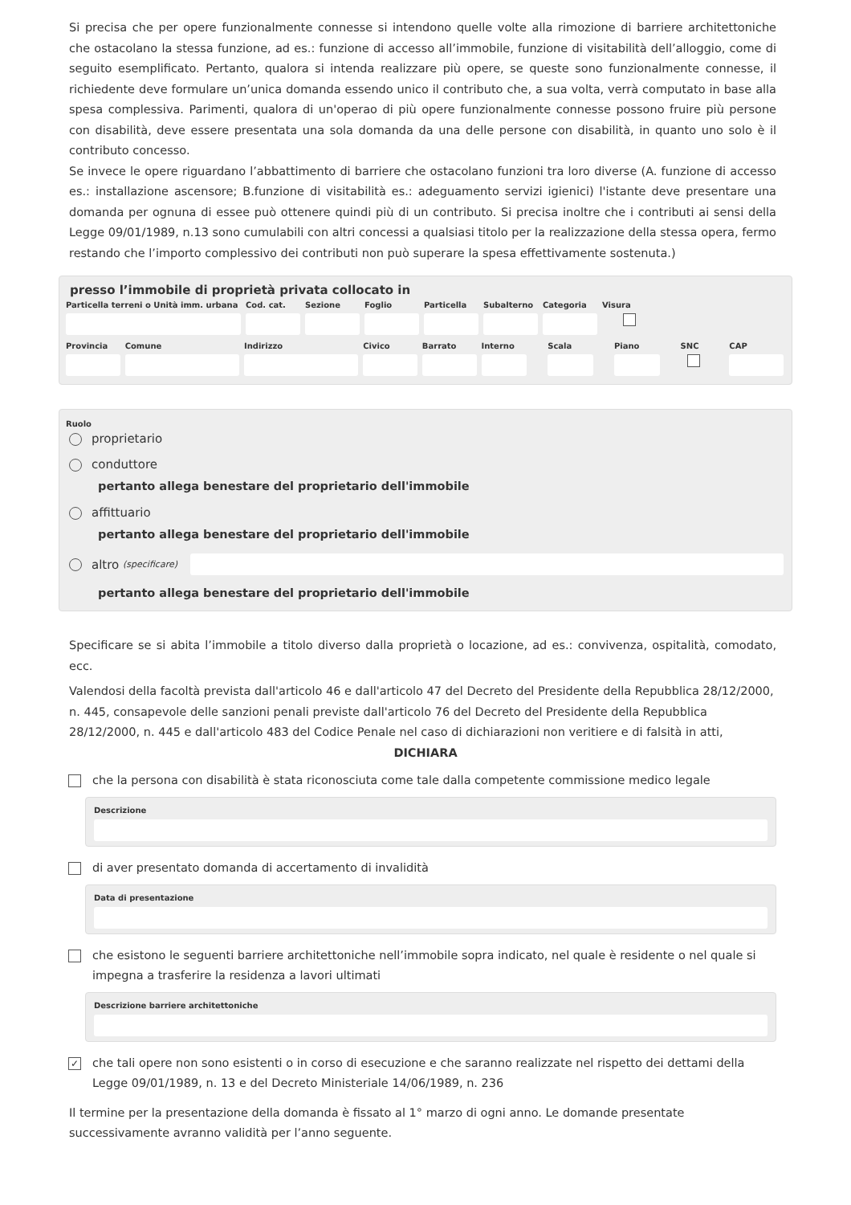Si precisa che per opere funzionalmente connesse si intendono quelle volte alla rimozione di barriere architettoniche che ostacolano la stessa funzione, ad es.: funzione di accesso all’immobile, funzione di visitabilità dell’alloggio, come di seguito esemplificato. Pertanto, qualora si intenda realizzare più opere, se queste sono funzionalmente connesse, il richiedente deve formulare un’unica domanda essendo unico il contributo che, a sua volta, verrà computato in base alla spesa complessiva. Parimenti, qualora di un'operao di più opere funzionalmente connesse possono fruire più persone con disabilità, deve essere presentata una sola domanda da una delle persone con disabilità, in quanto uno solo è il contributo concesso.
Se invece le opere riguardano l’abbattimento di barriere che ostacolano funzioni tra loro diverse (A. funzione di accesso es.: installazione ascensore; B.funzione di visitabilità es.: adeguamento servizi igienici) l'istante deve presentare una domanda per ognuna di essee può ottenere quindi più di un contributo. Si precisa inoltre che i contributi ai sensi della Legge 09/01/1989, n.13 sono cumulabili con altri concessi a qualsiasi titolo per la realizzazione della stessa opera, fermo restando che l’importo complessivo dei contributi non può superare la spesa effettivamente sostenuta.)
presso l’immobile di proprietà privata collocato in
Particella terreni o Unità imm. urbana
Cod. cat.
Sezione Foglio Particella
Subalterno
Categoria
Visura
Provincia
Comune Indirizzo Civico Barrato Interno
Scala Piano SNC CAP
Ruolo
proprietario
conduttore
pertanto allega benestare del proprietario dell'immobile
affittuario
pertanto allega benestare del proprietario dell'immobile
altro (specificare)
pertanto allega benestare del proprietario dell'immobile
Specificare se si abita l’immobile a titolo diverso dalla proprietà o locazione, ad es.: convivenza, ospitalità, comodato, ecc.
Valendosi della facoltà prevista dall'articolo 46 e dall'articolo 47 del Decreto del Presidente della Repubblica 28/12/2000, n. 445, consapevole delle sanzioni penali previste dall'articolo 76 del Decreto del Presidente della Repubblica 28/12/2000, n. 445 e dall'articolo 483 del Codice Penale nel caso di dichiarazioni non veritiere e di falsità in atti,
DICHIARA
che la persona con disabilità è stata riconosciuta come tale dalla competente commissione medico legale
Descrizione
di aver presentato domanda di accertamento di invalidità
Data di presentazione
che esistono le seguenti barriere architettoniche nell’immobile sopra indicato, nel quale è residente o nel quale si impegna a trasferire la residenza a lavori ultimati
Descrizione barriere architettoniche
✓ che tali opere non sono esistenti o in corso di esecuzione e che saranno realizzate nel rispetto dei dettami della Legge 09/01/1989, n. 13 e del Decreto Ministeriale 14/06/1989, n. 236
Il termine per la presentazione della domanda è fissato al 1° marzo di ogni anno. Le domande presentate successivamente avranno validità per l’anno seguente.